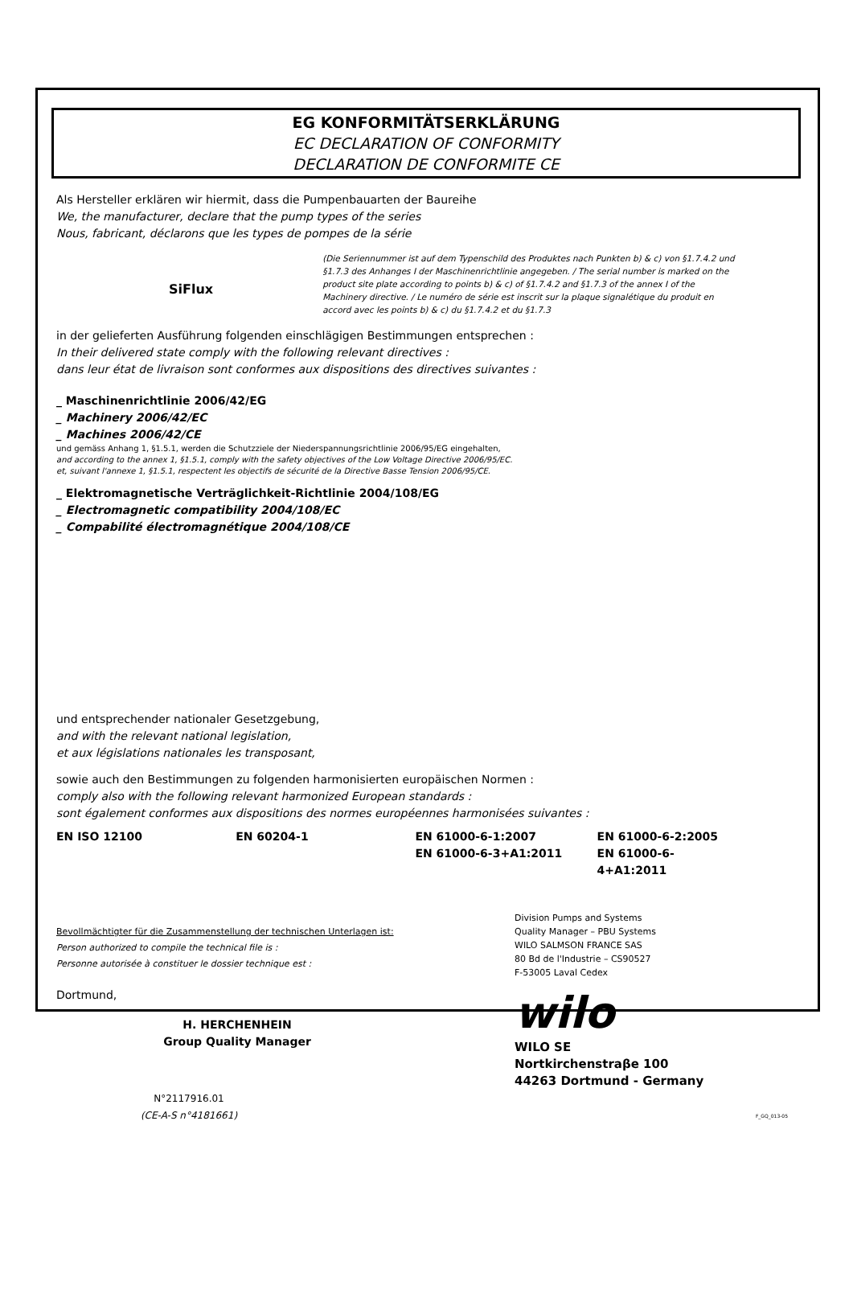EG KONFORMITÄTSERKLÄRUNG
EC DECLARATION OF CONFORMITY
DECLARATION DE CONFORMITE CE
Als Hersteller erklären wir hiermit, dass die Pumpenbauarten der Baureihe
We, the manufacturer, declare that the pump types of the series
Nous, fabricant, déclarons que les types de pompes de la série
SiFlux
(Die Seriennummer ist auf dem Typenschild des Produktes nach Punkten b) & c) von §1.7.4.2 und §1.7.3 des Anhanges I der Maschinenrichtlinie angegeben. / The serial number is marked on the product site plate according to points b) & c) of §1.7.4.2 and §1.7.3 of the annex I of the Machinery directive. / Le numéro de série est inscrit sur la plaque signalétique du produit en accord avec les points b) & c) du §1.7.4.2 et du §1.7.3
in der gelieferten Ausführung folgenden einschlägigen Bestimmungen entsprechen :
In their delivered state comply with the following relevant directives :
dans leur état de livraison sont conformes aux dispositions des directives suivantes :
_ Maschinenrichtlinie 2006/42/EG
_ Machinery 2006/42/EC
_ Machines 2006/42/CE
und gemäss Anhang 1, §1.5.1, werden die Schutzziele der Niederspannungsrichtlinie 2006/95/EG eingehalten,
and according to the annex 1, §1.5.1, comply with the safety objectives of the Low Voltage Directive 2006/95/EC.
et, suivant l'annexe 1, §1.5.1, respectent les objectifs de sécurité de la Directive Basse Tension 2006/95/CE.
_ Elektromagnetische Verträglichkeit-Richtlinie 2004/108/EG
_ Electromagnetic compatibility 2004/108/EC
_ Compabilité électromagnétique 2004/108/CE
und entsprechender nationaler Gesetzgebung,
and with the relevant national legislation,
et aux législations nationales les transposant,
sowie auch den Bestimmungen zu folgenden harmonisierten europäischen Normen :
comply also with the following relevant harmonized European standards :
sont également conformes aux dispositions des normes européennes harmonisées suivantes :
EN ISO 12100 EN 60204-1 EN 61000-6-1:2007
EN 61000-6-3+A1:2011
EN 61000-6-2:2005
EN 61000-6-4+A1:2011
Bevollmächtigter für die Zusammenstellung der technischen Unterlagen ist:
Person authorized to compile the technical file is :
Personne autorisée à constituer le dossier technique est :
Dortmund,
H. HERCHENHEIN
Group Quality Manager
N°2117916.01
(CE-A-S n°4181661)
Division Pumps and Systems
Quality Manager – PBU Systems
WILO SALMSON FRANCE SAS
80 Bd de l'Industrie – CS90527
F-53005 Laval Cedex
wilo
WILO SE
Nortkirchenstraβe 100
44263 Dortmund - Germany
F_GQ_013-05